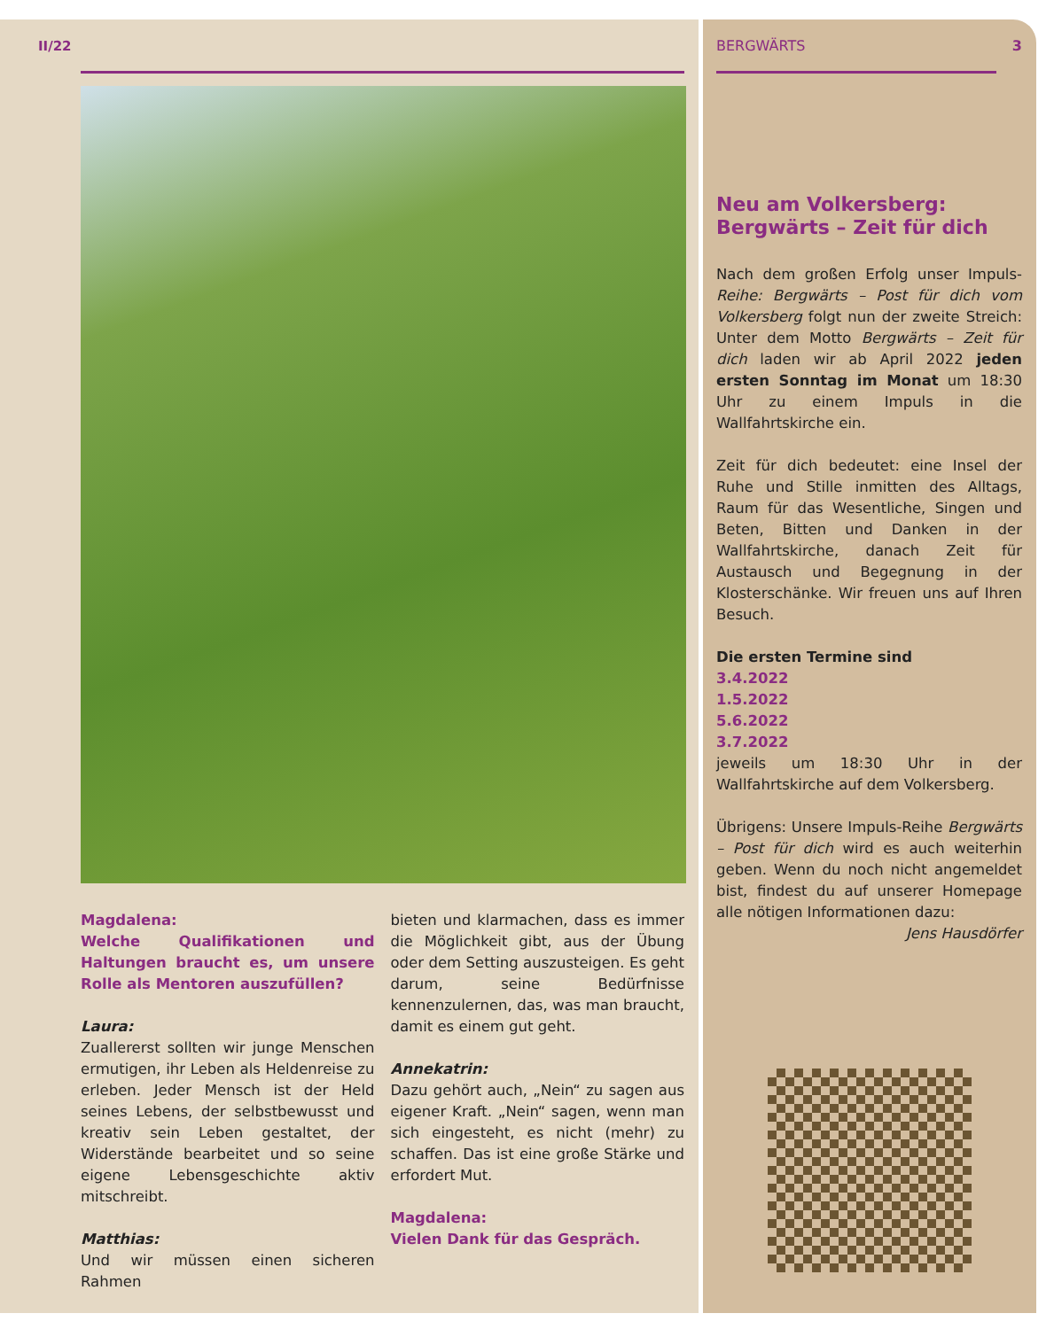II/22
Magdalena:
Welche Qualifikationen und Haltungen braucht es, um unsere Rolle als Mentoren auszufüllen?
Laura:
Zuallererst sollten wir junge Menschen ermutigen, ihr Leben als Heldenreise zu erleben. Jeder Mensch ist der Held seines Lebens, der selbstbewusst und kreativ sein Leben gestaltet, der Widerstände bearbeitet und so seine eigene Lebensgeschichte aktiv mitschreibt.
Matthias:
Und wir müssen einen sicheren Rahmen
bieten und klarmachen, dass es immer die Möglichkeit gibt, aus der Übung oder dem Setting auszusteigen. Es geht darum, seine Bedürfnisse kennenzulernen, das, was man braucht, damit es einem gut geht.
Annekatrin:
Dazu gehört auch, „Nein“ zu sagen aus eigener Kraft. „Nein“ sagen, wenn man sich eingesteht, es nicht (mehr) zu schaffen. Das ist eine große Stärke und erfordert Mut.
Magdalena:
Vielen Dank für das Gespräch.
BERGWÄRTS 3
Neu am Volkersberg:
Bergwärts – Zeit für dich
Nach dem großen Erfolg unser Impuls-Reihe: Bergwärts – Post für dich vom Volkersberg folgt nun der zweite Streich: Unter dem Motto Bergwärts – Zeit für dich laden wir ab April 2022 jeden ersten Sonntag im Monat um 18:30 Uhr zu einem Impuls in die Wallfahrtskirche ein.
Zeit für dich bedeutet: eine Insel der Ruhe und Stille inmitten des Alltags, Raum für das Wesentliche, Singen und Beten, Bitten und Danken in der Wallfahrtskirche, danach Zeit für Austausch und Begegnung in der Klosterschänke. Wir freuen uns auf Ihren Besuch.
Die ersten Termine sind
3.4.2022
1.5.2022
5.6.2022
3.7.2022
jeweils um 18:30 Uhr in der Wallfahrtskirche auf dem Volkersberg.
Übrigens: Unsere Impuls-Reihe Bergwärts – Post für dich wird es auch weiterhin geben. Wenn du noch nicht angemeldet bist, findest du auf unserer Homepage alle nötigen Informationen dazu:
Jens Hausdörfer